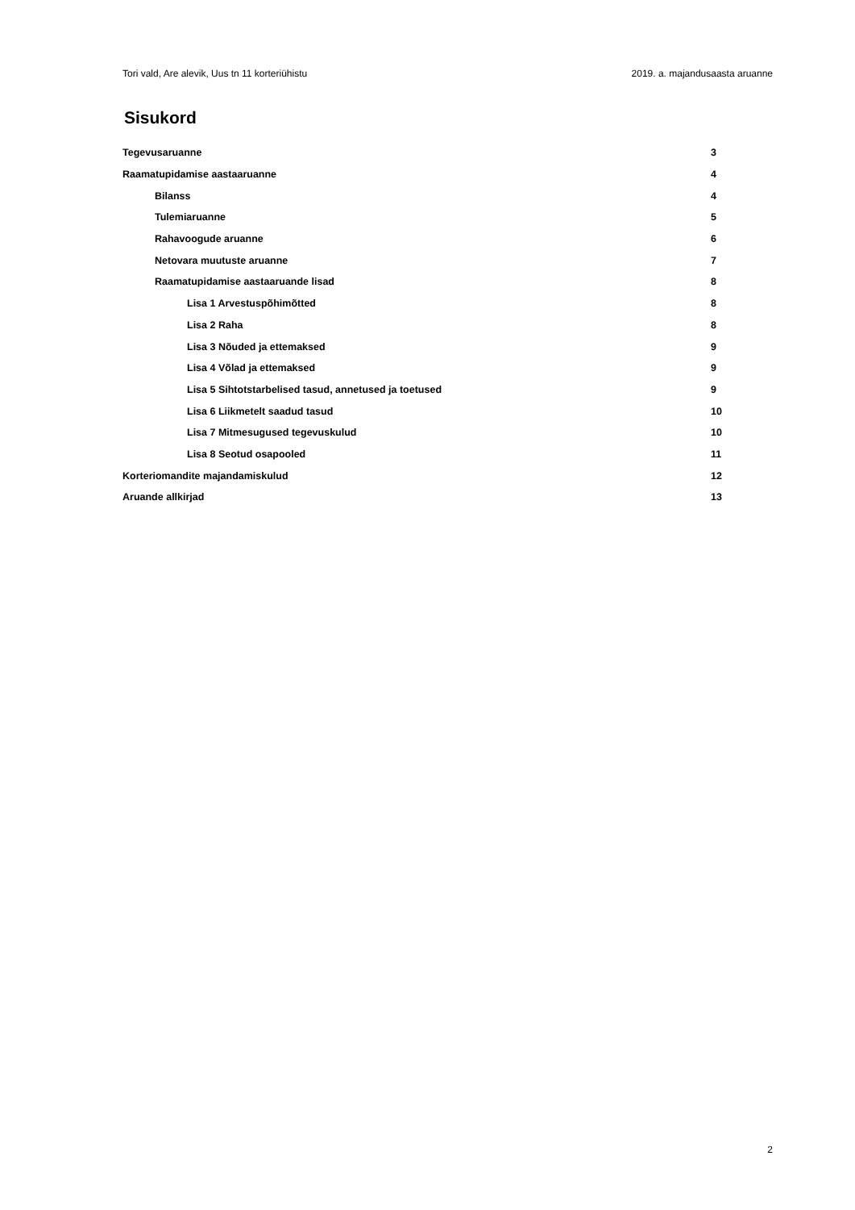Tori vald, Are alevik, Uus tn 11 korteriühistu 2019. a. majandusaasta aruanne
Sisukord
Tegevusaruanne 3
Raamatupidamise aastaaruanne 4
Bilanss 4
Tulemiaruanne 5
Rahavoogude aruanne 6
Netovara muutuste aruanne 7
Raamatupidamise aastaaruande lisad 8
Lisa 1 Arvestuspõhimõtted 8
Lisa 2 Raha 8
Lisa 3 Nõuded ja ettemaksed 9
Lisa 4 Võlad ja ettemaksed 9
Lisa 5 Sihtotstarbelised tasud, annetused ja toetused 9
Lisa 6 Liikmetelt saadud tasud 10
Lisa 7 Mitmesugused tegevuskulud 10
Lisa 8 Seotud osapooled 11
Korteriomandite majandamiskulud 12
Aruande allkirjad 13
2